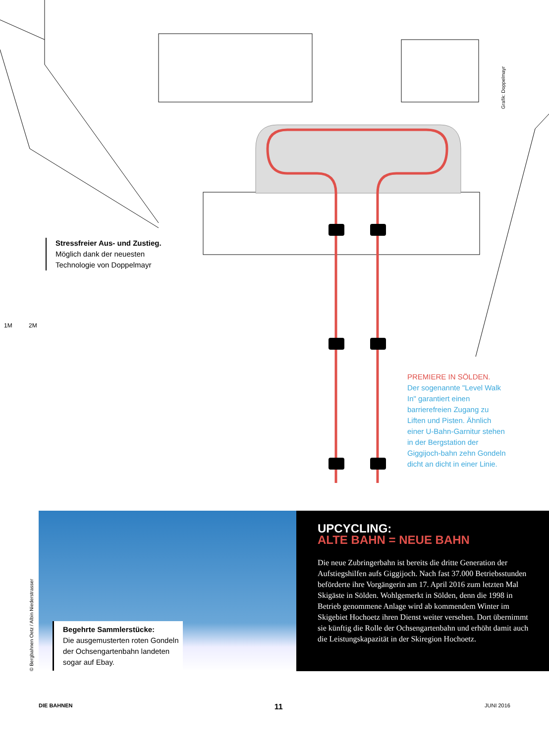Grafik: Doppelmayr
Stressfreier Aus- und Zustieg.
Möglich dank der neuesten Technologie von Doppelmayr
1M 2M
PREMIERE IN SÖLDEN.
Der sogenannte "Level Walk In" garantiert einen barrierefreien Zugang zu Liften und Pisten. Ähnlich einer U-Bahn-Garnitur stehen in der Bergstation der Giggijoch-bahn zehn Gondeln dicht an dicht in einer Linie.
Begehrte Sammlerstücke:
Die ausgemusterten roten Gondeln der Ochsengartenbahn landeten sogar auf Ebay.
© Bergbahnen Oetz / Albin Niederstrasser
UPCYCLING:
ALTE BAHN = NEUE BAHN
Die neue Zubringerbahn ist bereits die dritte Generati­on der Aufstiegshilfen aufs Giggijoch. Nach fast 37.000 Betriebsstunden beförderte ihre Vorgängerin am 17. April 2016 zum letzten Mal Skigäste in Sölden. Wohlgemerkt in Sölden, denn die 1998 in Betrieb genommene Anlage wird ab kommendem Winter im Skigebiet Hochoetz ih­ren Dienst weiter versehen. Dort übernimmt sie künftig die Rolle der Ochsengartenbahn und erhöht damit auch die Leistungskapazität in der Skiregion Hochoetz.
DIE BAHNEN 11 JUNI 2016